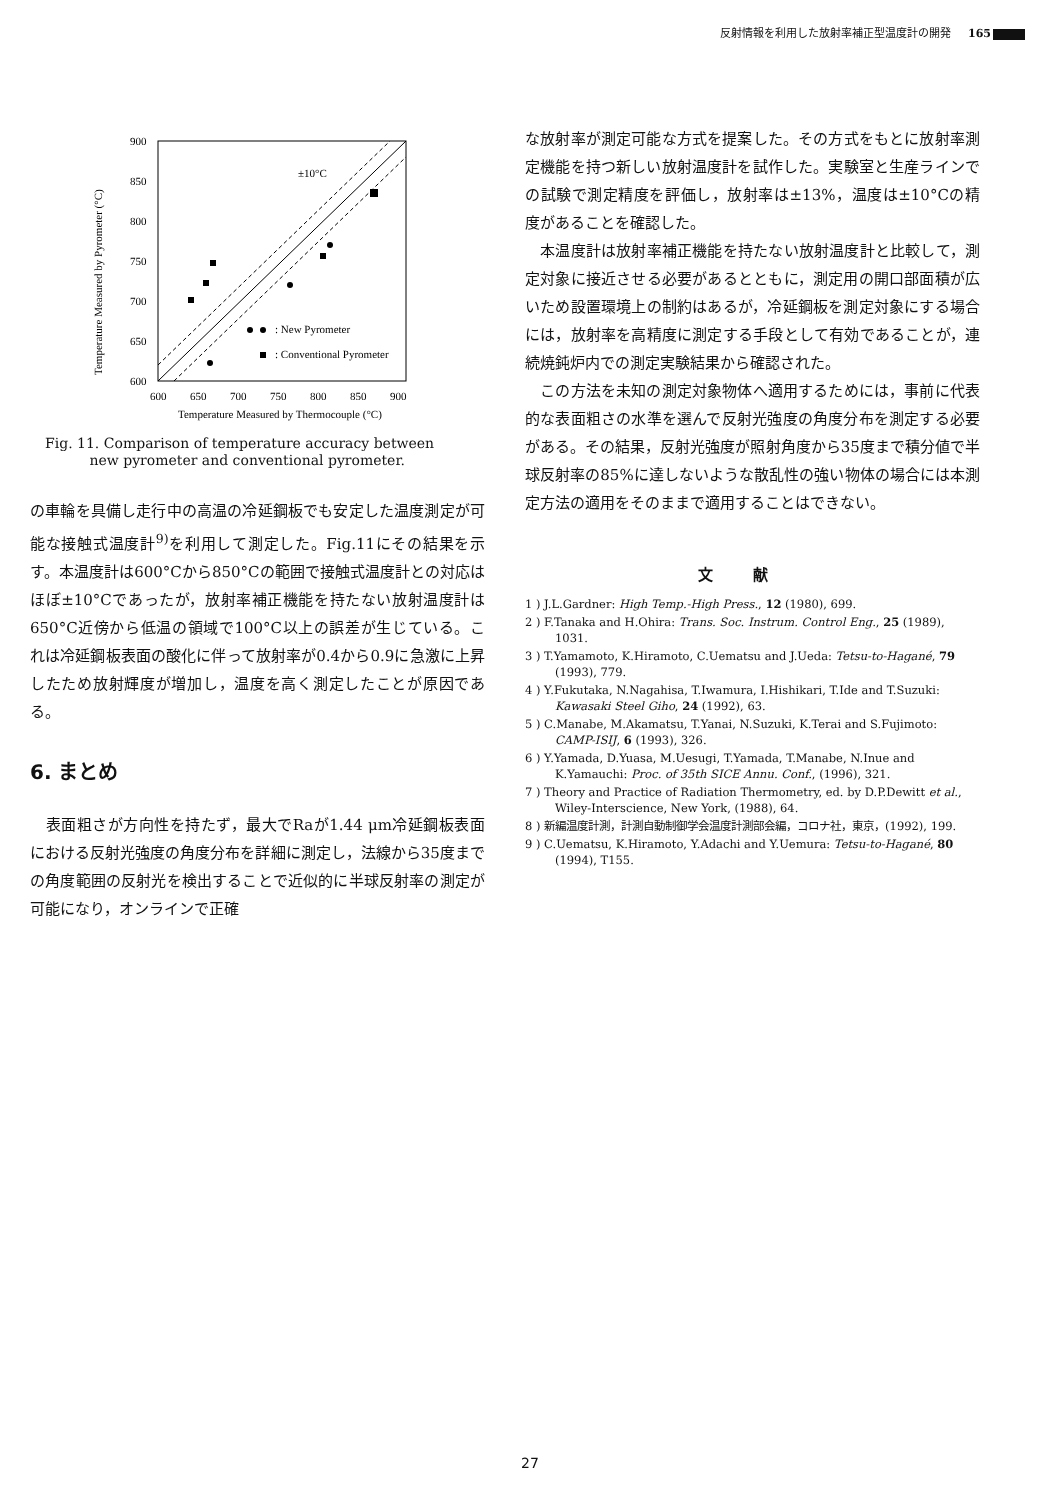反射情報を利用した放射率補正型温度計の開発 165
900
850
800
750
700
650
600
600
650
700
750
800
850
900
Temperature Measured by Thermocouple (°C)
Temperature Measured by Pyrometer (°C)
±10°C
: New Pyrometer
: Conventional Pyrometer
Fig. 11. Comparison of temperature accuracy between
new pyrometer and conventional pyrometer.
の車輪を具備し走行中の高温の冷延鋼板でも安定した温度測定が可能な接触式温度計<sup>9)</sup>を利用して測定した。Fig.11にその結果を示す。本温度計は600°Cから850°Cの範囲で接触式温度計との対応はほぼ±10°Cであったが，放射率補正機能を持たない放射温度計は650°C近傍から低温の領域で100°C以上の誤差が生じている。これは冷延鋼板表面の酸化に伴って放射率が0.4から0.9に急激に上昇したため放射輝度が増加し，温度を高く測定したことが原因である。
6. まとめ
　表面粗さが方向性を持たず，最大でRaが1.44 μm冷延鋼板表面における反射光強度の角度分布を詳細に測定し，法線から35度までの角度範囲の反射光を検出することで近似的に半球反射率の測定が可能になり，オンラインで正確
な放射率が測定可能な方式を提案した。その方式をもとに放射率測定機能を持つ新しい放射温度計を試作した。実験室と生産ラインでの試験で測定精度を評価し，放射率は±13%，温度は±10°Cの精度があることを確認した。
　本温度計は放射率補正機能を持たない放射温度計と比較して，測定対象に接近させる必要があるとともに，測定用の開口部面積が広いため設置環境上の制約はあるが，冷延鋼板を測定対象にする場合には，放射率を高精度に測定する手段として有効であることが，連続焼鈍炉内での測定実験結果から確認された。
　この方法を未知の測定対象物体へ適用するためには，事前に代表的な表面粗さの水準を選んで反射光強度の角度分布を測定する必要がある。その結果，反射光強度が照射角度から35度まで積分値で半球反射率の85%に達しないような散乱性の強い物体の場合には本測定方法の適用をそのままで適用することはできない。
文献
1 ) J.L.Gardner: High Temp.-High Press., 12 (1980), 699.
2 ) F.Tanaka and H.Ohira: Trans. Soc. Instrum. Control Eng., 25 (1989), 1031.
3 ) T.Yamamoto, K.Hiramoto, C.Uematsu and J.Ueda: Tetsu-to-Hagané, 79 (1993), 779.
4 ) Y.Fukutaka, N.Nagahisa, T.Iwamura, I.Hishikari, T.Ide and T.Suzuki: Kawasaki Steel Giho, 24 (1992), 63.
5 ) C.Manabe, M.Akamatsu, T.Yanai, N.Suzuki, K.Terai and S.Fujimoto: CAMP-ISIJ, 6 (1993), 326.
6 ) Y.Yamada, D.Yuasa, M.Uesugi, T.Yamada, T.Manabe, N.Inue and K.Yamauchi: Proc. of 35th SICE Annu. Conf., (1996), 321.
7 ) Theory and Practice of Radiation Thermometry, ed. by D.P.Dewitt et al., Wiley-Interscience, New York, (1988), 64.
8 ) 新編温度計測，計測自動制御学会温度計測部会編，コロナ社，東京，(1992), 199.
9 ) C.Uematsu, K.Hiramoto, Y.Adachi and Y.Uemura: Tetsu-to-Hagané, 80 (1994), T155.
27